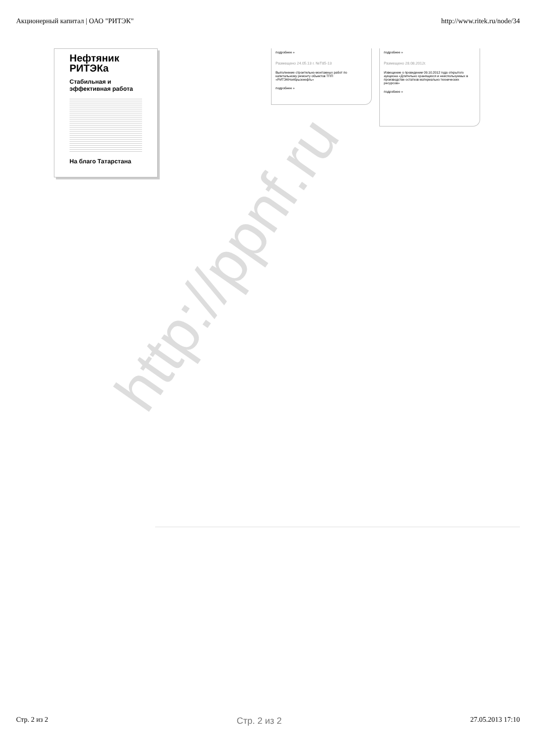Акционерный капитал | ОАО "РИТЭК" http://www.ritek.ru/node/34
Нефтяник РИТЭКа
Стабильная и эффективная работа
На благо Татарстана
подробнее »
Размещено 24.05.13 г. №Т85-13
Выполнение строительно-монтажных работ по капитальному ремонту объектов ТПП «РИТЭКНоябрьскнефть»
подробнее »
подробнее »
Размещено 28.08.2012г.
Извещение о проведении 09.10.2012 года открытого аукциона «Длительно хранящихся и неиспользуемых в производстве остатков материально технических ресурсов»
подробнее »
http://ppnf.ru
Стр. 2 из 2 Стр. 2 из 2 27.05.2013 17:10